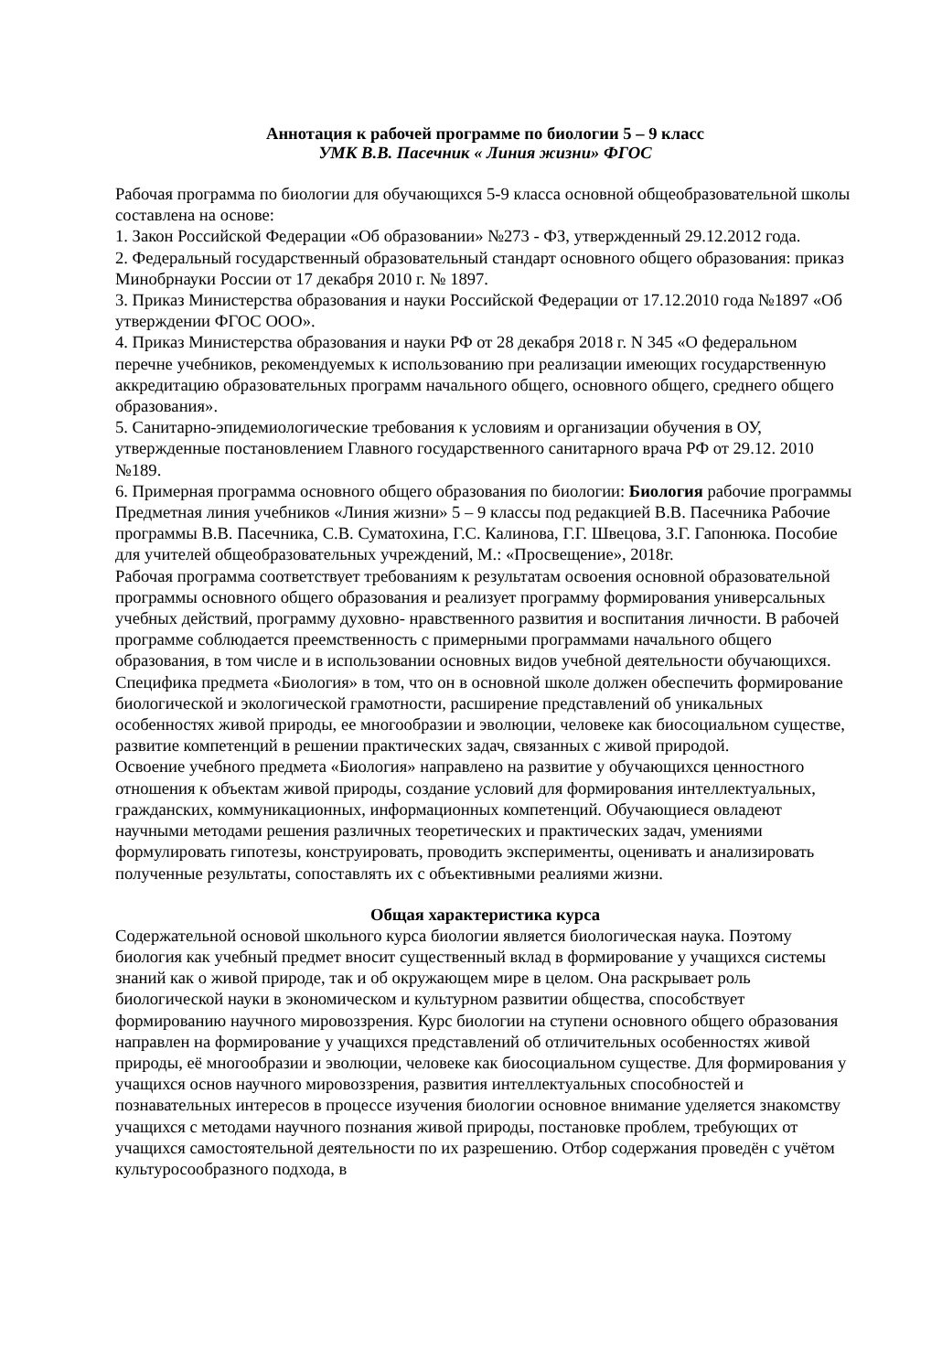Аннотация к рабочей программе по биологии 5 – 9 класс
УМК В.В. Пасечник « Линия жизни» ФГОС
Рабочая программа по биологии для обучающихся 5-9 класса основной общеобразовательной школы составлена на основе:
1. Закон Российской Федерации «Об образовании» №273 - ФЗ, утвержденный 29.12.2012 года.
2. Федеральный государственный образовательный стандарт основного общего образования: приказ Минобрнауки России от 17 декабря 2010 г. № 1897.
3. Приказ Министерства образования и науки Российской Федерации от 17.12.2010 года №1897 «Об утверждении ФГОС ООО».
4. Приказ Министерства образования и науки РФ от 28 декабря 2018 г. N 345 «О федеральном перечне учебников, рекомендуемых к использованию при реализации имеющих государственную аккредитацию образовательных программ начального общего, основного общего, среднего общего образования».
5. Санитарно-эпидемиологические требования к условиям и организации обучения в ОУ, утвержденные постановлением Главного государственного санитарного врача РФ от 29.12. 2010 №189.
6. Примерная программа основного общего образования по биологии: Биология рабочие программы Предметная линия учебников «Линия жизни» 5 – 9 классы под редакцией В.В. Пасечника Рабочие программы В.В. Пасечника, С.В. Суматохина, Г.С. Калинова, Г.Г. Швецова, З.Г. Гапонюка. Пособие для учителей общеобразовательных учреждений, М.: «Просвещение», 2018г.
Рабочая программа соответствует требованиям к результатам освоения основной образовательной программы основного общего образования и реализует программу формирования универсальных учебных действий, программу духовно- нравственного развития и воспитания личности. В рабочей программе соблюдается преемственность с примерными программами начального общего образования, в том числе и в использовании основных видов учебной деятельности обучающихся.
Специфика предмета «Биология» в том, что он в основной школе должен обеспечить формирование биологической и экологической грамотности, расширение представлений об уникальных особенностях живой природы, ее многообразии и эволюции, человеке как биосоциальном существе, развитие компетенций в решении практических задач, связанных с живой природой.
Освоение учебного предмета «Биология» направлено на развитие у обучающихся ценностного отношения к объектам живой природы, создание условий для формирования интеллектуальных, гражданских, коммуникационных, информационных компетенций. Обучающиеся овладеют научными методами решения различных теоретических и практических задач, умениями формулировать гипотезы, конструировать, проводить эксперименты, оценивать и анализировать полученные результаты, сопоставлять их с объективными реалиями жизни.
Общая характеристика курса
Содержательной основой школьного курса биологии является биологическая наука. Поэтому биология как учебный предмет вносит существенный вклад в формирование у учащихся системы знаний как о живой природе, так и об окружающем мире в целом. Она раскрывает роль биологической науки в экономическом и культурном развитии общества, способствует формированию научного мировоззрения. Курс биологии на ступени основного общего образования направлен на формирование у учащихся представлений об отличительных особенностях живой природы, её многообразии и эволюции, человеке как биосоциальном существе. Для формирования у учащихся основ научного мировоззрения, развития интеллектуальных способностей и познавательных интересов в процессе изучения биологии основное внимание уделяется знакомству учащихся с методами научного познания живой природы, постановке проблем, требующих от учащихся самостоятельной деятельности по их разрешению. Отбор содержания проведён с учётом культуросообразного подхода, в